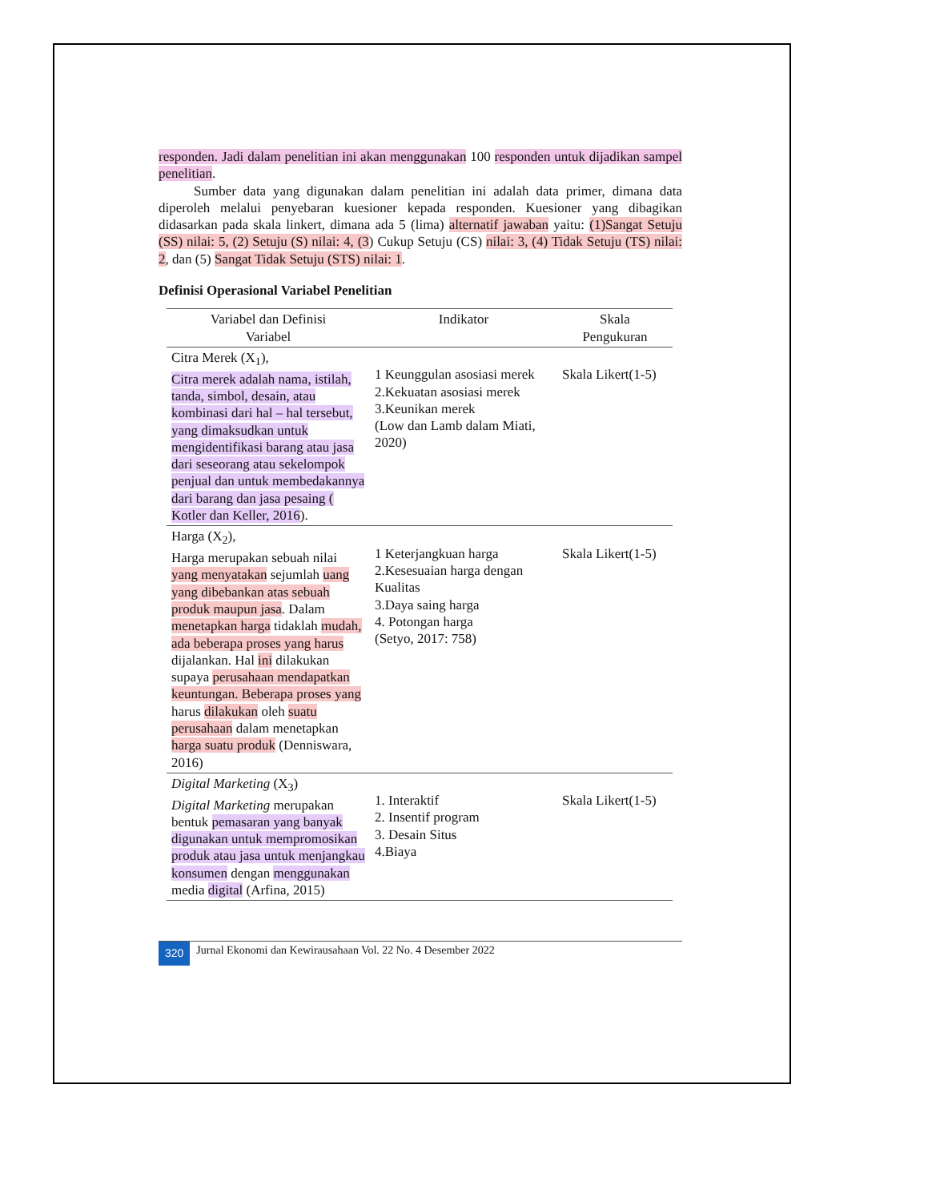responden. Jadi dalam penelitian ini akan menggunakan 100 responden untuk dijadikan sampel penelitian.
Sumber data yang digunakan dalam penelitian ini adalah data primer, dimana data diperoleh melalui penyebaran kuesioner kepada responden. Kuesioner yang dibagikan didasarkan pada skala linkert, dimana ada 5 (lima) alternatif jawaban yaitu: (1)Sangat Setuju (SS) nilai: 5, (2) Setuju (S) nilai: 4, (3) Cukup Setuju (CS) nilai: 3, (4) Tidak Setuju (TS) nilai: 2, dan (5) Sangat Tidak Setuju (STS) nilai: 1.
Definisi Operasional Variabel Penelitian
| Variabel dan Definisi Variabel | Indikator | Skala Pengukuran |
| --- | --- | --- |
| Citra Merek (X<sub>1</sub>), Citra merek adalah nama, istilah, tanda, simbol, desain, atau kombinasi dari hal – hal tersebut, yang dimaksudkan untuk mengidentifikasi barang atau jasa dari seseorang atau sekelompok penjual dan untuk membedakannya dari barang dan jasa pesaing ( Kotler dan Keller, 2016 ). | 1 Keunggulan asosiasi merek 2.Kekuatan asosiasi merek 3.Keunikan merek (Low dan Lamb dalam Miati, 2020) | Skala Likert(1-5) |
| Harga (X<sub>2</sub>), Harga merupakan sebuah nilai yang menyatakan sejumlah uang yang dibebankan atas sebuah produk maupun jasa . Dalam menetapkan harga tidaklah mudah, ada beberapa proses yang harus dijalankan. Hal ini dilakukan supaya perusahaan mendapatkan keuntungan. Beberapa proses yang harus dilakukan oleh suatu perusahaan dalam menetapkan harga suatu produk (Denniswara, 2016) | 1 Keterjangkuan harga 2.Kesesuaian harga dengan Kualitas 3.Daya saing harga 4. Potongan harga (Setyo, 2017: 758) | Skala Likert(1-5) |
| Digital Marketing (X<sub>3</sub>) Digital Marketing merupakan bentuk pemasaran yang banyak digunakan untuk mempromosikan produk atau jasa untuk menjangkau konsumen dengan menggunakan media digital (Arfina, 2015) | 1. Interaktif 2. Insentif program 3. Desain Situs 4.Biaya | Skala Likert(1-5) |
320 Jurnal Ekonomi dan Kewirausahaan Vol. 22 No. 4 Desember 2022